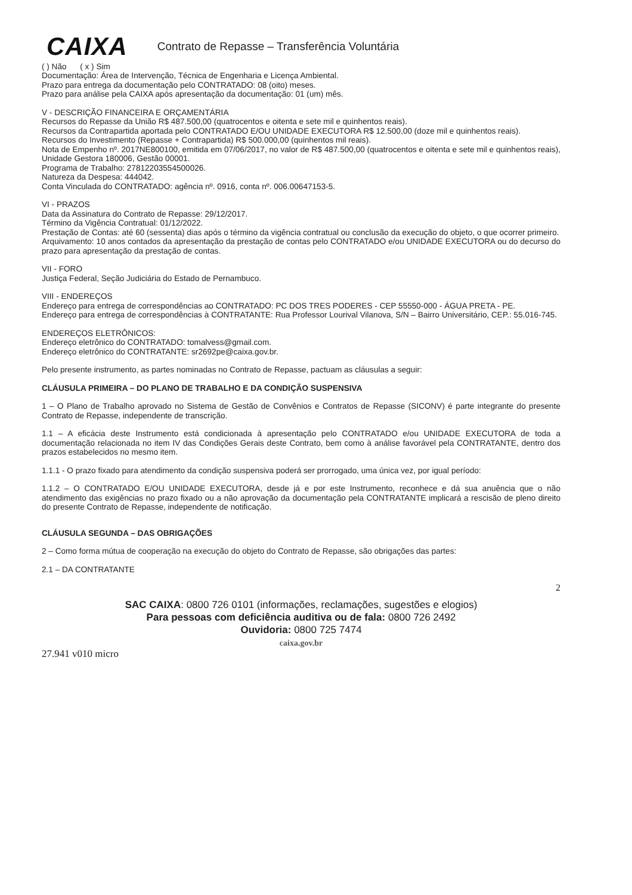CAIXA Contrato de Repasse – Transferência Voluntária
( ) Não ( x ) Sim
Documentação: Área de Intervenção, Técnica de Engenharia e Licença Ambiental.
Prazo para entrega da documentação pelo CONTRATADO: 08 (oito) meses.
Prazo para análise pela CAIXA após apresentação da documentação: 01 (um) mês.
V - DESCRIÇÃO FINANCEIRA E ORÇAMENTÁRIA
Recursos do Repasse da União R$ 487.500,00 (quatrocentos e oitenta e sete mil e quinhentos reais).
Recursos da Contrapartida aportada pelo CONTRATADO E/OU UNIDADE EXECUTORA R$ 12.500,00 (doze mil e quinhentos reais).
Recursos do Investimento (Repasse + Contrapartida) R$ 500.000,00 (quinhentos mil reais).
Nota de Empenho nº. 2017NE800100, emitida em 07/06/2017, no valor de R$ 487.500,00 (quatrocentos e oitenta e sete mil e quinhentos reais), Unidade Gestora 180006, Gestão 00001.
Programa de Trabalho: 27812203554500026.
Natureza da Despesa: 444042.
Conta Vinculada do CONTRATADO: agência nº. 0916, conta nº. 006.00647153-5.
VI - PRAZOS
Data da Assinatura do Contrato de Repasse: 29/12/2017.
Término da Vigência Contratual: 01/12/2022.
Prestação de Contas: até 60 (sessenta) dias após o término da vigência contratual ou conclusão da execução do objeto, o que ocorrer primeiro.
Arquivamento: 10 anos contados da apresentação da prestação de contas pelo CONTRATADO e/ou UNIDADE EXECUTORA ou do decurso do prazo para apresentação da prestação de contas.
VII - FORO
Justiça Federal, Seção Judiciária do Estado de Pernambuco.
VIII - ENDEREÇOS
Endereço para entrega de correspondências ao CONTRATADO: PC DOS TRES PODERES - CEP 55550-000 - ÁGUA PRETA - PE.
Endereço para entrega de correspondências à CONTRATANTE: Rua Professor Lourival Vilanova, S/N – Bairro Universitário, CEP.: 55.016-745.
ENDEREÇOS ELETRÔNICOS:
Endereço eletrônico do CONTRATADO: tomalvess@gmail.com.
Endereço eletrônico do CONTRATANTE: sr2692pe@caixa.gov.br.
Pelo presente instrumento, as partes nominadas no Contrato de Repasse, pactuam as cláusulas a seguir:
CLÁUSULA PRIMEIRA – DO PLANO DE TRABALHO E DA CONDIÇÃO SUSPENSIVA
1 – O Plano de Trabalho aprovado no Sistema de Gestão de Convênios e Contratos de Repasse (SICONV) é parte integrante do presente Contrato de Repasse, independente de transcrição.
1.1 – A eficácia deste Instrumento está condicionada à apresentação pelo CONTRATADO e/ou UNIDADE EXECUTORA de toda a documentação relacionada no item IV das Condições Gerais deste Contrato, bem como à análise favorável pela CONTRATANTE, dentro dos prazos estabelecidos no mesmo item.
1.1.1 - O prazo fixado para atendimento da condição suspensiva poderá ser prorrogado, uma única vez, por igual período:
1.1.2 – O CONTRATADO E/OU UNIDADE EXECUTORA, desde já e por este Instrumento, reconhece e dá sua anuência que o não atendimento das exigências no prazo fixado ou a não aprovação da documentação pela CONTRATANTE implicará a rescisão de pleno direito do presente Contrato de Repasse, independente de notificação.
CLÁUSULA SEGUNDA – DAS OBRIGAÇÕES
2 – Como forma mútua de cooperação na execução do objeto do Contrato de Repasse, são obrigações das partes:
2.1 – DA CONTRATANTE
2
SAC CAIXA: 0800 726 0101 (informações, reclamações, sugestões e elogios)
Para pessoas com deficiência auditiva ou de fala: 0800 726 2492
Ouvidoria: 0800 725 7474
caixa.gov.br
27.941 v010 micro